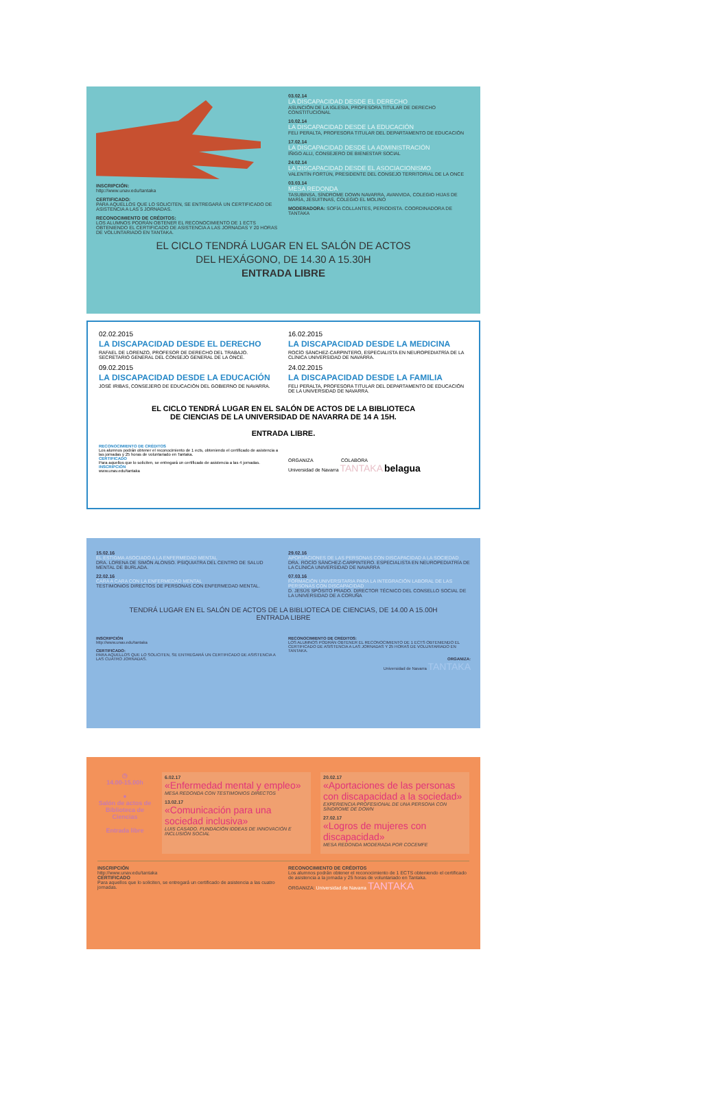INSCRIPCIÓN:
http://www.unav.edu/tantaka
CERTIFICADO:
PARA AQUELLOS QUE LO SOLICITEN, SE ENTREGARÁ UN CERTIFICADO DE ASISTENCIA A LAS 5 JORNADAS.
RECONOCIMIENTO DE CRÉDITOS:
LOS ALUMNOS PODRÁN OBTENER EL RECONOCIMIENTO DE 1 ECTS OBTENIENDO EL CERTIFICADO DE ASISTENCIA A LAS JORNADAS Y 20 HORAS DE VOLUNTARIADO EN TANTAKA.
03.02.14
LA DISCAPACIDAD DESDE EL DERECHO
ASUNCIÓN DE LA IGLESIA, PROFESORA TITULAR DE DERECHO CONSTITUCIONAL
10.02.14
LA DISCAPACIDAD DESDE LA EDUCACIÓN
FELI PERALTA, PROFESORA TITULAR DEL DEPARTAMENTO DE EDUCACIÓN
17.02.14
LA DISCAPACIDAD DESDE LA ADMINISTRACIÓN
ÍÑIGO ALLI, CONSEJERO DE BIENESTAR SOCIAL
24.02.14
LA DISCAPACIDAD DESDE EL ASOCIACIONISMO
VALENTÍN FORTÚN, PRESIDENTE DEL CONSEJO TERRITORIAL DE LA ONCE
03.03.14
MESA REDONDA
TASUBINSA, SÍNDROME DOWN NAVARRA, AVANVIDA, COLEGIO HIJAS DE MARÍA, JESUITINAS, COLEGIO EL MOLINO
MODERADORA: SOFÍA COLLANTES, PERIODISTA. COORDINADORA DE TANTAKA
EL CICLO TENDRÁ LUGAR EN EL SALÓN DE ACTOS
DEL HEXÁGONO, DE 14.30 A 15.30H
ENTRADA LIBRE
02.02.2015
LA DISCAPACIDAD DESDE EL DERECHO
RAFAEL DE LORENZO, PROFESOR DE DERECHO DEL TRABAJO. SECRETARIO GENERAL DEL CONSEJO GENERAL DE LA ONCE.
09.02.2015
LA DISCAPACIDAD DESDE LA EDUCACIÓN
JOSÉ IRIBAS, CONSEJERO DE EDUCACIÓN DEL GOBIERNO DE NAVARRA.
16.02.2015
LA DISCAPACIDAD DESDE LA MEDICINA
ROCÍO SÁNCHEZ-CARPINTERO, ESPECIALISTA EN NEUROPEDIATRÍA DE LA CLÍNICA UNIVERSIDAD DE NAVARRA.
24.02.2015
LA DISCAPACIDAD DESDE LA FAMILIA
FELI PERALTA, PROFESORA TITULAR DEL DEPARTAMENTO DE EDUCACIÓN DE LA UNIVERSIDAD DE NAVARRA.
EL CICLO TENDRÁ LUGAR EN EL SALÓN DE ACTOS DE LA BIBLIOTECA
DE CIENCIAS DE LA UNIVERSIDAD DE NAVARRA DE 14 A 15H.
ENTRADA LIBRE.
RECONOCIMIENTO DE CRÉDITOS
Los alumnos podrán obtener el reconocimiento de 1 ects, obteniendo el certificado de asistencia a las jornadas y 25 horas de voluntariado en Tantaka.
CERTIFICADO
Para aquellos que lo soliciten, se entregará un certificado de asistencia a las 4 jornadas.
INSCRIPCIÓN
www.unav.edu/tantaka
ORGANIZA COLABORA
Universidad de Navarra TANTAKA belagua
15.02.16
EL ESTIGMA ASOCIADO A LA ENFERMEDAD MENTAL
DRA. LORENA DE SIMÓN ALONSO. PSIQUIATRA DEL CENTRO DE SALUD MENTAL DE BURLADA.
22.02.16
CARA A CARA CON LA ENFERMEDAD MENTAL
TESTIMONIOS DIRECTOS DE PERSONAS CON ENFERMEDAD MENTAL.
29.02.16
APORTACIONES DE LAS PERSONAS CON DISCAPACIDAD A LA SOCIEDAD
DRA. ROCÍO SÁNCHEZ-CARPINTERO. ESPECIALISTA EN NEUROPEDIATRÍA DE LA CLÍNICA UNIVERSIDAD DE NAVARRA
07.03.16
FORMACIÓN UNIVERSITARIA PARA LA INTEGRACIÓN LABORAL DE LAS PERSONAS CON DISCAPACIDAD
D. JESÚS SPÓSITO PRADO. DIRECTOR TÉCNICO DEL CONSELLO SOCIAL DE LA UNIVERSIDAD DE A CORUÑA
TENDRÁ LUGAR EN EL SALÓN DE ACTOS DE LA BIBLIOTECA DE CIENCIAS, DE 14.00 A 15.00H
ENTRADA LIBRE
INSCRIPCIÓN
http://www.unav.edu/tantaka
CERTIFICADO:
PARA AQUELLOS QUE LO SOLICITEN, SE ENTREGARÁ UN CERTIFICADO DE ASISTENCIA A LAS CUATRO JORNADAS.
RECONOCIMIENTO DE CRÉDITOS:
LOS ALUMNOS PODRÁN OBTENER EL RECONOCIMIENTO DE 1 ECTS OBTENIENDO EL CERTIFICADO DE ASISTENCIA A LAS JORNADAS Y 25 HORAS DE VOLUNTARIADO EN TANTAKA.
ORGANIZA:
Universidad de Navarra TANTAKA
◷
14.00-15.00h
●
Salón de actos de Biblioteca de Ciencias
Entrada libre
6.02.17
«Enfermedad mental y empleo»
MESA REDONDA CON TESTIMONIOS DIRECTOS
13.02.17
«Comunicación para una sociedad inclusiva»
LUIS CASADO. FUNDACIÓN IDDEAS DE INNOVACIÓN E INCLUSIÓN SOCIAL
20.02.17
«Aportaciones de las personas con discapacidad a la sociedad»
EXPERIENCIA PROFESIONAL DE UNA PERSONA CON SÍNDROME DE DOWN
27.02.17
«Logros de mujeres con discapacidad»
MESA REDONDA MODERADA POR COCEMFE
INSCRIPCIÓN
http://www.unav.edu/tantaka
CERTIFICADO
Para aquellos que lo soliciten, se entregará un certificado de asistencia a las cuatro jornadas.
RECONOCIMIENTO DE CRÉDITOS
Los alumnos podrán obtener el reconocimiento de 1 ECTS obteniendo el certificado de asistencia a la jornada y 25 horas de voluntariado en Tantaka.
ORGANIZA: Universidad de Navarra TANTAKA